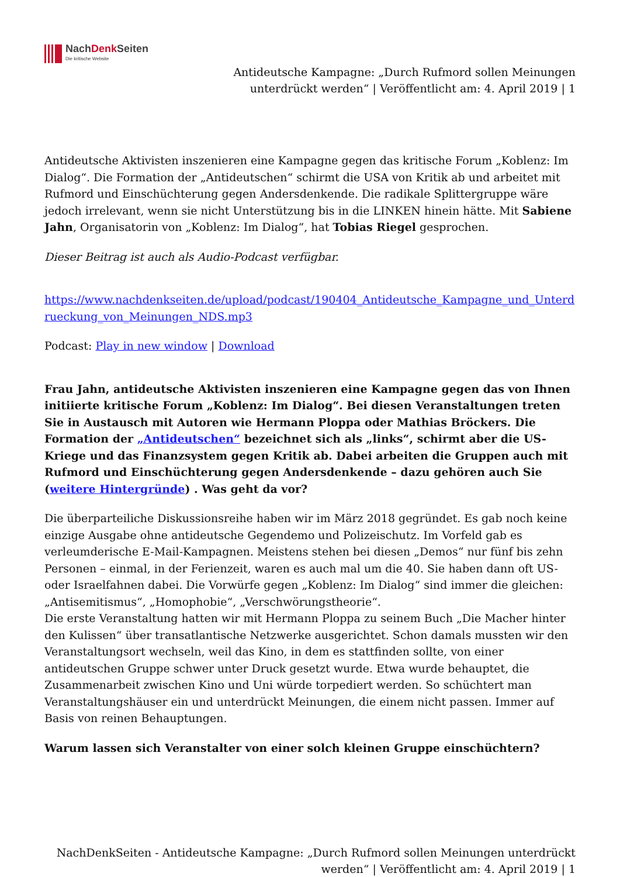NachDenk Seiten
Die kritische Website
Antideutsche Kampagne: „Durch Rufmord sollen Meinungen unterdrückt werden“ | Veröffentlicht am: 4. April 2019 | 1
Antideutsche Aktivisten inszenieren eine Kampagne gegen das kritische Forum „Koblenz: Im Dialog“. Die Formation der „Antideutschen“ schirmt die USA von Kritik ab und arbeitet mit Rufmord und Einschüchterung gegen Andersdenkende. Die radikale Splittergruppe wäre jedoch irrelevant, wenn sie nicht Unterstützung bis in die LINKEN hinein hätte. Mit Sabiene Jahn, Organisatorin von „Koblenz: Im Dialog“, hat Tobias Riegel gesprochen.
Dieser Beitrag ist auch als Audio-Podcast verfügbar.
https://www.nachdenkseiten.de/upload/podcast/190404_Antideutsche_Kampagne_und_Unterdrueckung_von_Meinungen_NDS.mp3
Podcast: Play in new window | Download
Frau Jahn, antideutsche Aktivisten inszenieren eine Kampagne gegen das von Ihnen initiierte kritische Forum „Koblenz: Im Dialog“. Bei diesen Veranstaltungen treten Sie in Austausch mit Autoren wie Hermann Ploppa oder Mathias Bröckers. Die Formation der „Antideutschen“ bezeichnet sich als „links“, schirmt aber die US-Kriege und das Finanzsystem gegen Kritik ab. Dabei arbeiten die Gruppen auch mit Rufmord und Einschüchterung gegen Andersdenkende – dazu gehören auch Sie (weitere Hintergründe) . Was geht da vor?
Die überparteiliche Diskussionsreihe haben wir im März 2018 gegründet. Es gab noch keine einzige Ausgabe ohne antideutsche Gegendemo und Polizeischutz. Im Vorfeld gab es verleumderische E-Mail-Kampagnen. Meistens stehen bei diesen „Demos“ nur fünf bis zehn Personen – einmal, in der Ferienzeit, waren es auch mal um die 40. Sie haben dann oft US- oder Israelfahnen dabei. Die Vorwürfe gegen „Koblenz: Im Dialog“ sind immer die gleichen: „Antisemitismus“, „Homophobie“, „Verschwörungstheorie“.
Die erste Veranstaltung hatten wir mit Hermann Ploppa zu seinem Buch „Die Macher hinter den Kulissen“ über transatlantische Netzwerke ausgerichtet. Schon damals mussten wir den Veranstaltungsort wechseln, weil das Kino, in dem es stattfinden sollte, von einer antideutschen Gruppe schwer unter Druck gesetzt wurde. Etwa wurde behauptet, die Zusammenarbeit zwischen Kino und Uni würde torpediert werden. So schüchtert man Veranstaltungshäuser ein und unterdrückt Meinungen, die einem nicht passen. Immer auf Basis von reinen Behauptungen.
Warum lassen sich Veranstalter von einer solch kleinen Gruppe einschüchtern?
NachDenkSeiten - Antideutsche Kampagne: „Durch Rufmord sollen Meinungen unterdrückt werden“ | Veröffentlicht am: 4. April 2019 | 1